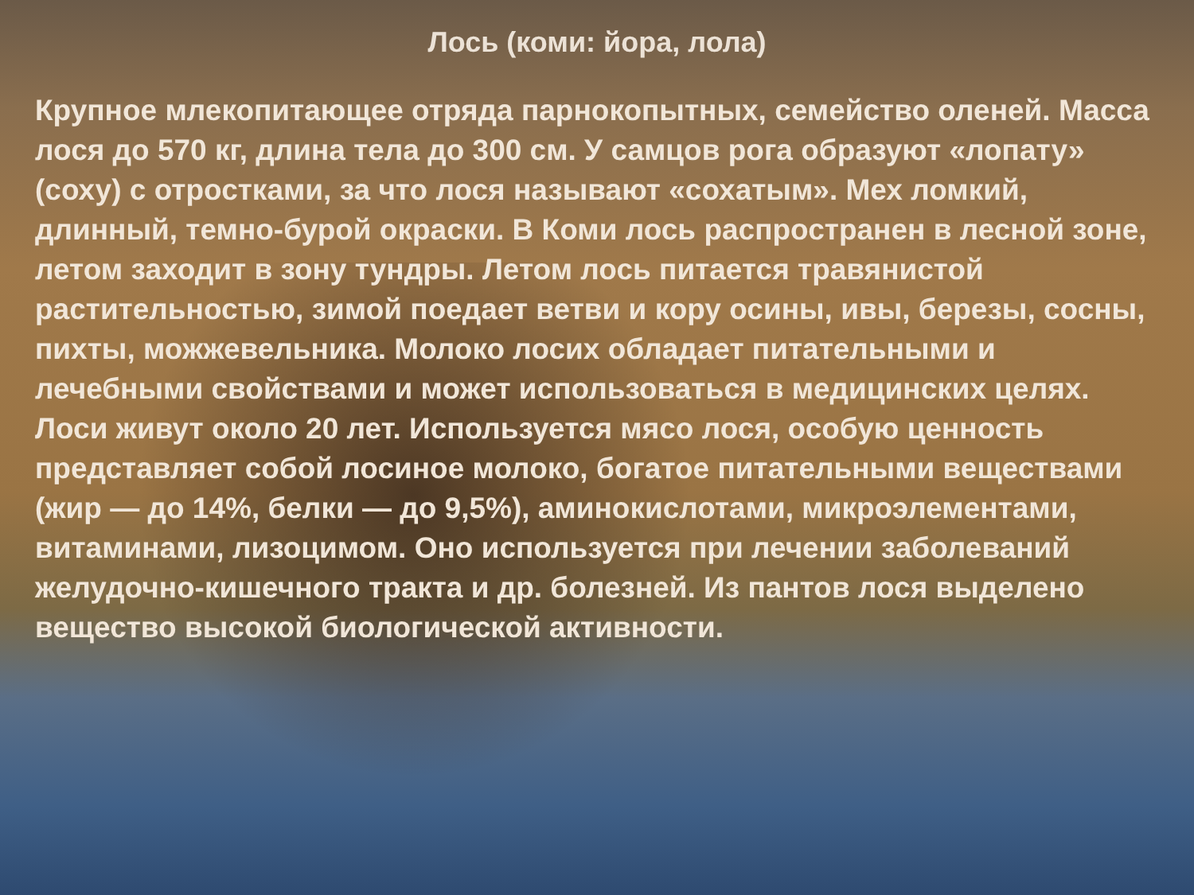Лось (коми: йора, лола)
Крупное млекопитающее отряда парнокопытных, семейство оленей. Масса лося до 570 кг, длина тела до 300 см. У самцов рога образуют «лопату» (соху) с отростками, за что лося называют «сохатым». Мех ломкий, длинный, темно-бурой окраски. В Коми лось распространен в лесной зоне, летом заходит в зону тундры. Летом лось питается травянистой растительностью, зимой поедает ветви и кору осины, ивы, березы, сосны, пихты, можжевельника. Молоко лосих обладает питательными и лечебными свойствами и может использоваться в медицинских целях. Лоси живут около 20 лет. Используется мясо лося, особую ценность представляет собой лосиное молоко, богатое питательными веществами (жир — до 14%, белки — до 9,5%), аминокислотами, микроэлементами, витаминами, лизоцимом. Оно используется при лечении заболеваний желудочно-кишечного тракта и др. болезней. Из пантов лося выделено вещество высокой биологической активности.